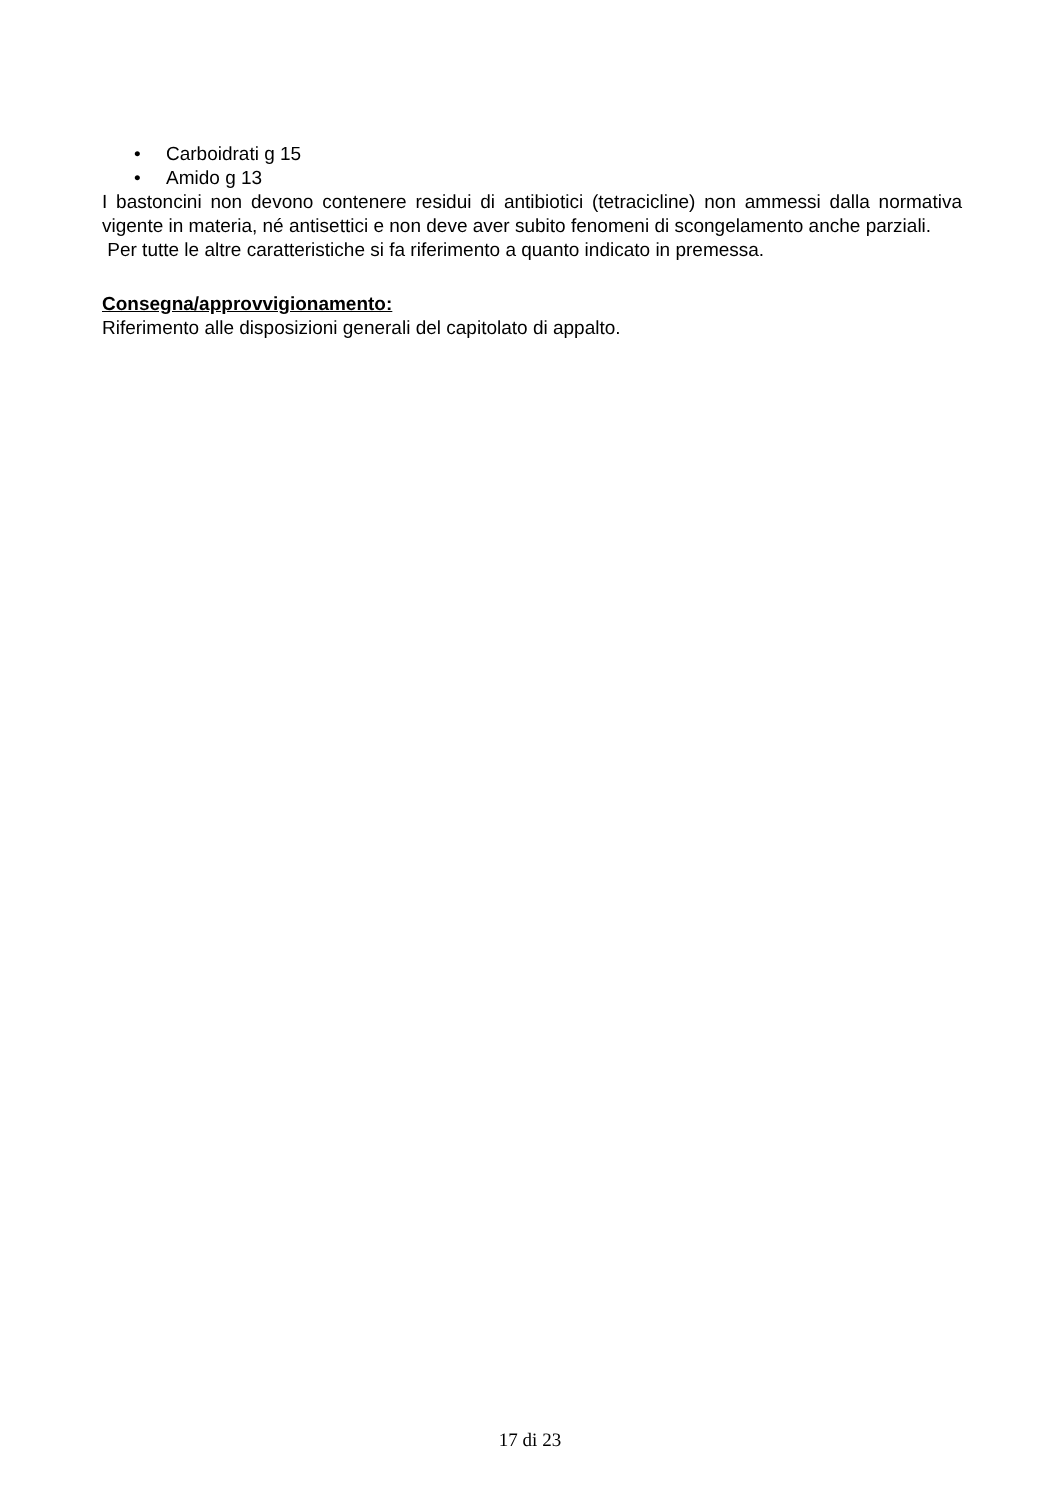• Carboidrati g 15
• Amido g 13
I bastoncini non devono contenere residui di antibiotici (tetracicline) non ammessi dalla normativa vigente in materia, né antisettici e non deve aver subito fenomeni di scongelamento anche parziali.
Per tutte le altre caratteristiche si fa riferimento a quanto indicato in premessa.
Consegna/approvvigionamento:
Riferimento alle disposizioni generali del capitolato di appalto.
17 di 23